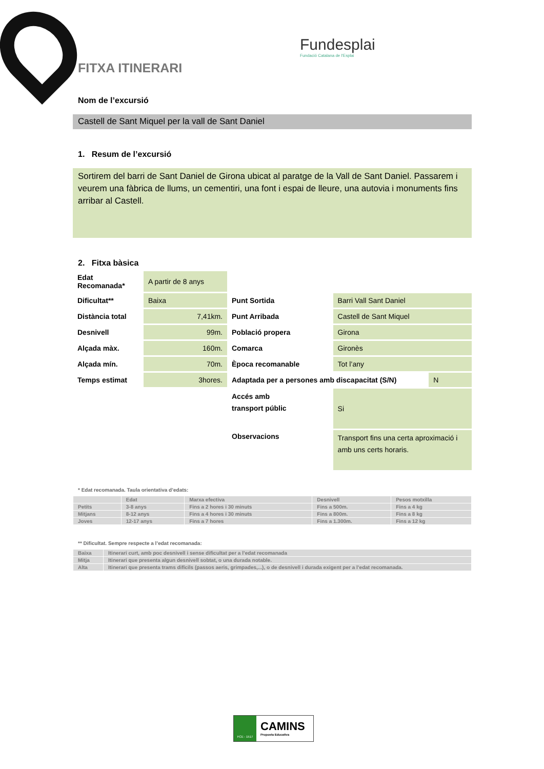Fundesplai
Fundació Catalana de l'Esplai
FITXA ITINERARI
Nom de l’excursió
Castell de Sant Miquel per la vall de Sant Daniel
1. Resum de l’excursió
Sortirem del barri de Sant Daniel de Girona ubicat al paratge de la Vall de Sant Daniel. Passarem i veurem una fàbrica de llums, un cementiri, una font i espai de lleure, una autovia i monuments fins arribar al Castell.
2. Fitxa bàsica
| Edat Recomanada* | A partir de 8 anys | | | | |
| Dificultat** | Baixa | Punt Sortida | Barri Vall Sant Daniel | | |
| Distància total | 7,41km. | Punt Arribada | Castell de Sant Miquel | | |
| Desnivell | 99m. | Població propera | Girona | | |
| Alçada màx. | 160m. | Comarca | Gironès | | |
| Alçada mín. | 70m. | Època recomanable | Tot l’any | | |
| Temps estimat | 3hores. | Adaptada per a persones amb discapacitat (S/N) | | | N |
| | | Accés amb transport públic | Si | | |
| | | Observacions | Transport fins una certa aproximació i amb uns certs horaris. | | |
* Edat recomanada. Taula orientativa d’edats:
| | Edat | Marxa efectiva | Desnivell | Pesos motxilla |
| --- | --- | --- | --- | --- |
| Petits | 3-8 anys | Fins a 2 hores i 30 minuts | Fins a 500m. | Fins a 4 kg |
| Mitjans | 8-12 anys | Fins a 4 hores i 30 minuts | Fins a 800m. | Fins a 8 kg |
| Joves | 12-17 anys | Fins a 7 hores | Fins a 1.300m. | Fins a 12 kg |
** Dificultat. Sempre respecte a l’edat recomanada:
| Baixa | Itinerari curt, amb poc desnivell i sense dificultat per a l’edat recomanada |
| Mitja | Itinerari que presenta algun desnivell sobtat, o una durada notable. |
| Alta | Itinerari que presenta trams difícils (passos aeris, grimpades,...), o de desnivell i durada exigent per a l’edat recomanada. |
FCE - 1517
CAMINS
Proposta Educativa